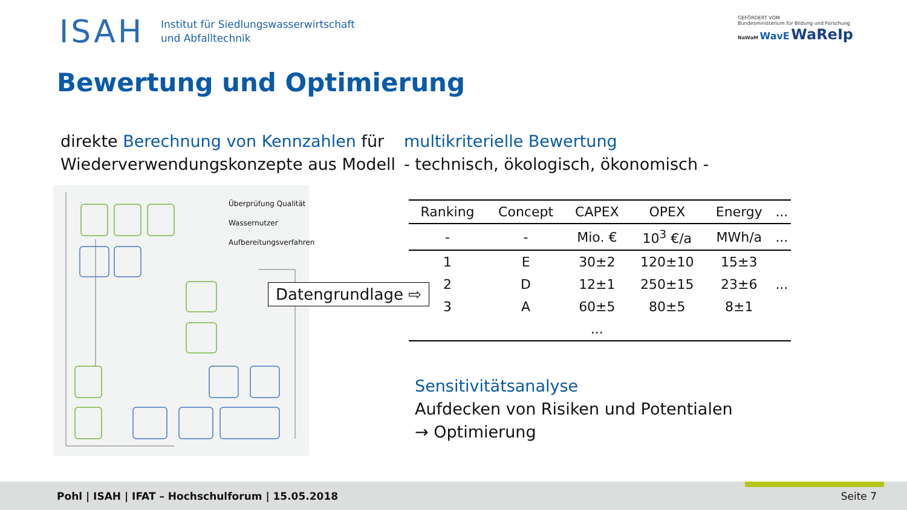ISAH
Institut für Siedlungswasserwirtschaft
und Abfalltechnik
Bewertung und Optimierung
GEFÖRDERT VOM
Bundesministerium für Bildung und Forschung
NaWaM WavE WaReIp
direkte Berechnung von Kennzahlen für
Wiederverwendungskonzepte aus Modell
multikriterielle Bewertung
- technisch, ökologisch, ökonomisch -
Überprüfung Qualität
Wassernutzer
Aufbereitungsverfahren
Datengrundlage ⇨
| Ranking | Concept | CAPEX | OPEX | Energy | ... |
| --- | --- | --- | --- | --- | --- |
| - | - | Mio. € | 10<sup>3</sup> €/a | MWh/a | ... |
| 1 | E | 30±2 | 120±10 | 15±3 | |
| 2 | D | 12±1 | 250±15 | 23±6 | ... |
| 3 | A | 60±5 | 80±5 | 8±1 | |
| | | ... | | | |
Sensitivitätsanalyse
Aufdecken von Risiken und Potentialen
→ Optimierung
Pohl | ISAH | IFAT – Hochschulforum | 15.05.2018
Seite 7